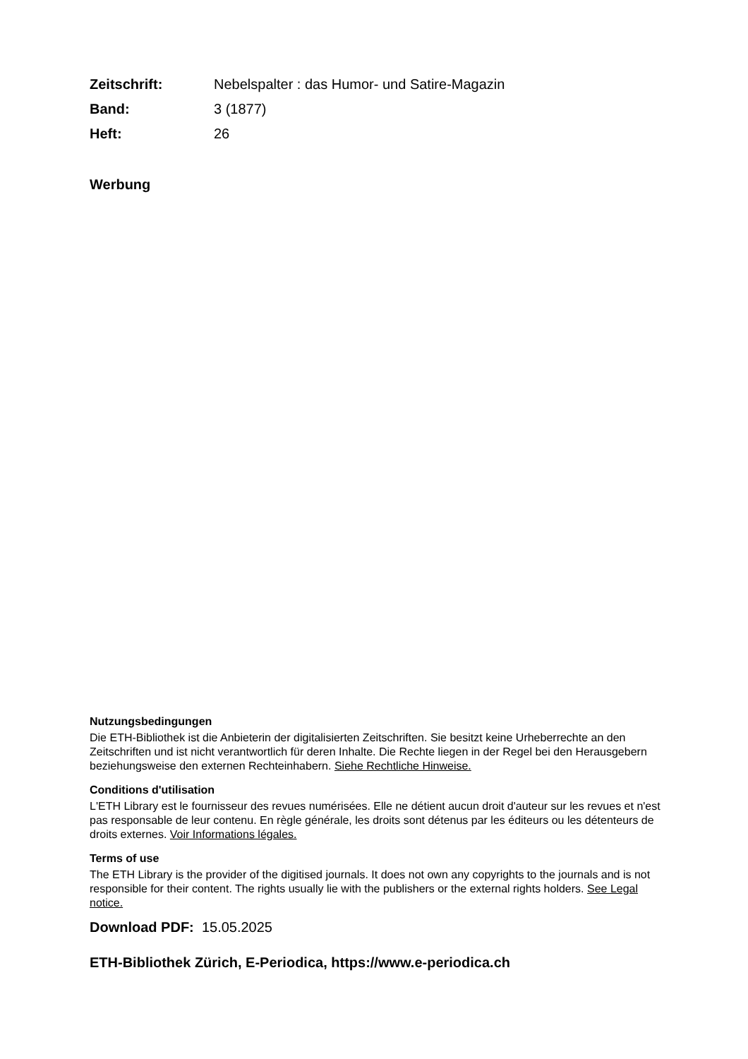| Zeitschrift: | Nebelspalter : das Humor- und Satire-Magazin |
| Band: | 3 (1877) |
| Heft: | 26 |
Werbung
Nutzungsbedingungen
Die ETH-Bibliothek ist die Anbieterin der digitalisierten Zeitschriften. Sie besitzt keine Urheberrechte an den Zeitschriften und ist nicht verantwortlich für deren Inhalte. Die Rechte liegen in der Regel bei den Herausgebern beziehungsweise den externen Rechteinhabern. Siehe Rechtliche Hinweise.
Conditions d'utilisation
L'ETH Library est le fournisseur des revues numérisées. Elle ne détient aucun droit d'auteur sur les revues et n'est pas responsable de leur contenu. En règle générale, les droits sont détenus par les éditeurs ou les détenteurs de droits externes. Voir Informations légales.
Terms of use
The ETH Library is the provider of the digitised journals. It does not own any copyrights to the journals and is not responsible for their content. The rights usually lie with the publishers or the external rights holders. See Legal notice.
Download PDF: 15.05.2025
ETH-Bibliothek Zürich, E-Periodica, https://www.e-periodica.ch